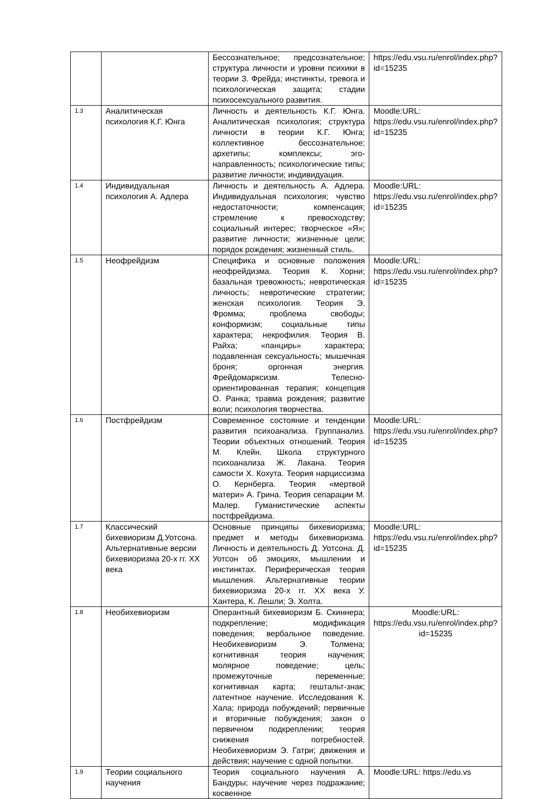| | | Бессознательное; предсознательное; структура личности и уровни психики в теории З. Фрейда; инстинкты, тревога и психологическая защита; стадии психосексуального развития. | https://edu.vsu.ru/enrol/index.php?id=15235 |
| 1.3 | Аналитическая психология К.Г. Юнга | Личность и деятельность К.Г. Юнга. Аналитическая психология; структура личности в теории К.Г. Юнга; коллективное бессознательное; архетипы; комплексы; эго-направленность; психологические типы; развитие личности; индивидуация. | Moodle:URL: https://edu.vsu.ru/enrol/index.php?id=15235 |
| 1.4 | Индивидуальная психология А. Адлера | Личность и деятельность А. Адлера. Индивидуальная психология; чувство недостаточности; компенсация; стремление к превосходству; социальный интерес; творческое «Я»; развитие личности; жизненные цели; порядок рождения; жизненный стиль. | Moodle:URL: https://edu.vsu.ru/enrol/index.php?id=15235 |
| 1.5 | Неофрейдизм | Специфика и основные положения неофрейдизма. Теория К. Хорни; базальная тревожность; невротическая личность; невротические стратегии; женская психология. Теория Э. Фромма; проблема свободы; конформизм; социальные типы характера; некрофилия. Теория В. Райха; «панцирь» характера; подавленная сексуальность; мышечная броня; оргонная энергия. Фрейдомарксизм. Телесно-ориентированная терапия; концепция О. Ранка; травма рождения; развитие воли; психология творчества. | Moodle:URL: https://edu.vsu.ru/enrol/index.php?id=15235 |
| 1.6 | Постфрейдизм | Современное состояние и тенденции развития психоанализа. Группанализ. Теории объектных отношений. Теория М. Клейн. Школа структурного психоанализа Ж. Лакана. Теория самости Х. Кохута. Теория нарциссизма О. Кернберга. Теория «мертвой матери» А. Грина. Теория сепарации М. Малер. Гуманистические аспекты постфрейдизма. | Moodle:URL: https://edu.vsu.ru/enrol/index.php?id=15235 |
| 1.7 | Классический бихевиоризм Д.Уотсона. Альтернативные версии бихевиоризма 20-х гг. XX века | Основные принципы бихевиоризма; предмет и методы бихевиоризма. Личность и деятельность Д. Уотсона. Д. Уотсон об эмоциях, мышлении и инстинктах. Периферическая теория мышления. Альтернативные теории бихевиоризма 20-х гг. XX века У. Хантера, К. Лешли; Э. Холта. | Moodle:URL: https://edu.vsu.ru/enrol/index.php?id=15235 |
| 1.8 | Необихевиоризм | Оперантный бихевиоризм Б. Скиннера; подкрепление; модификация поведения; вербальное поведение. Необихевиоризм Э. Толмена; когнитивная теория научения; молярное поведение; цель; промежуточные переменные; когнитивная карта; гештальт-знак; латентное научение. Исследования К. Хала; природа побуждений; первичные и вторичные побуждения; закон о первичном подкреплении; теория снижения потребностей. Необихевиоризм Э. Гатри; движения и действия; научение с одной попытки. | Moodle:URL: https://edu.vsu.ru/enrol/index.php?id=15235 |
| 1.9 | Теории социального научения | Теория социального научения А. Бандуры; научение через подражание; косвенное | Moodle:URL: https://edu.vs |